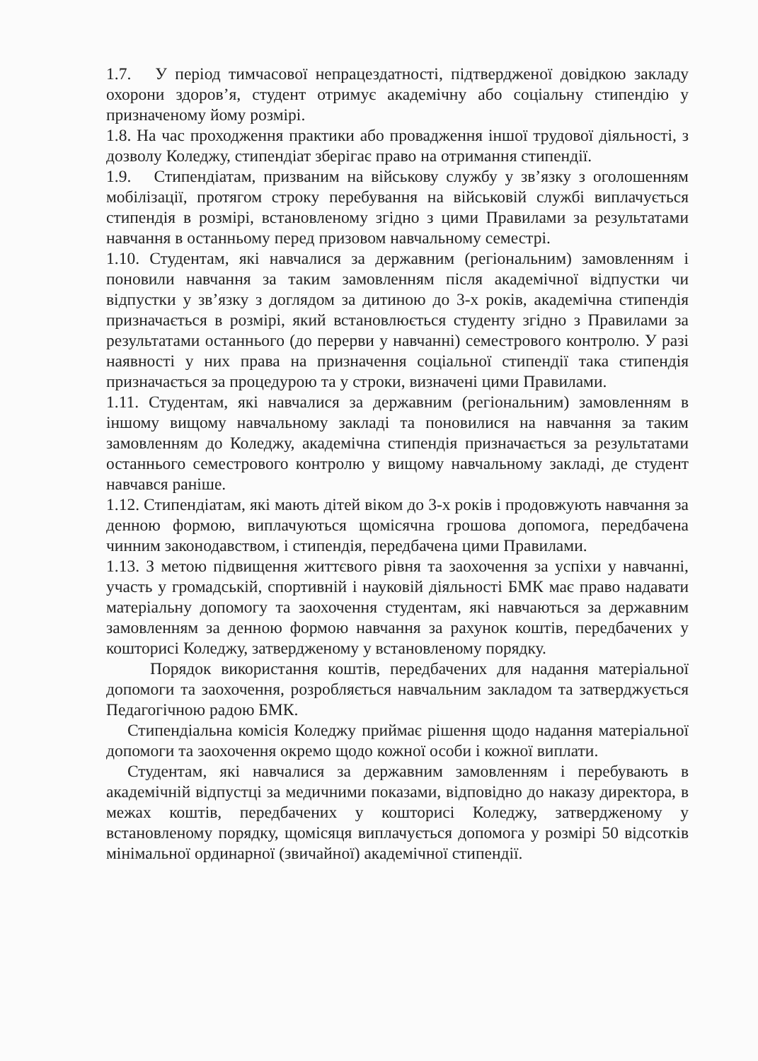1.7. У період тимчасової непрацездатності, підтвердженої довідкою закладу охорони здоров’я, студент отримує академічну або соціальну стипендію у призначеному йому розмірі.
1.8. На час проходження практики або провадження іншої трудової діяльності, з дозволу Коледжу, стипендіат зберігає право на отримання стипендії.
1.9. Стипендіатам, призваним на військову службу у зв’язку з оголошенням мобілізації, протягом строку перебування на військовій службі виплачується стипендія в розмірі, встановленому згідно з цими Правилами за результатами навчання в останньому перед призовом навчальному семестрі.
1.10. Студентам, які навчалися за державним (регіональним) замовленням і поновили навчання за таким замовленням після академічної відпустки чи відпустки у зв’язку з доглядом за дитиною до 3-х років, академічна стипендія призначається в розмірі, який встановлюється студенту згідно з Правилами за результатами останнього (до перерви у навчанні) семестрового контролю. У разі наявності у них права на призначення соціальної стипендії така стипендія призначається за процедурою та у строки, визначені цими Правилами.
1.11. Студентам, які навчалися за державним (регіональним) замовленням в іншому вищому навчальному закладі та поновилися на навчання за таким замовленням до Коледжу, академічна стипендія призначається за результатами останнього семестрового контролю у вищому навчальному закладі, де студент навчався раніше.
1.12. Стипендіатам, які мають дітей віком до 3-х років і продовжують навчання за денною формою, виплачуються щомісячна грошова допомога, передбачена чинним законодавством, і стипендія, передбачена цими Правилами.
1.13. З метою підвищення життєвого рівня та заохочення за успіхи у навчанні, участь у громадській, спортивній і науковій діяльності БМК має право надавати матеріальну допомогу та заохочення студентам, які навчаються за державним замовленням за денною формою навчання за рахунок коштів, передбачених у кошторисі Коледжу, затвердженому у встановленому порядку.
Порядок використання коштів, передбачених для надання матеріальної допомоги та заохочення, розробляється навчальним закладом та затверджується Педагогічною радою БМК.
Стипендіальна комісія Коледжу приймає рішення щодо надання матеріальної допомоги та заохочення окремо щодо кожної особи і кожної виплати.
Студентам, які навчалися за державним замовленням і перебувають в академічній відпустці за медичними показами, відповідно до наказу директора, в межах коштів, передбачених у кошторисі Коледжу, затвердженому у встановленому порядку, щомісяця виплачується допомога у розмірі 50 відсотків мінімальної ординарної (звичайної) академічної стипендії.